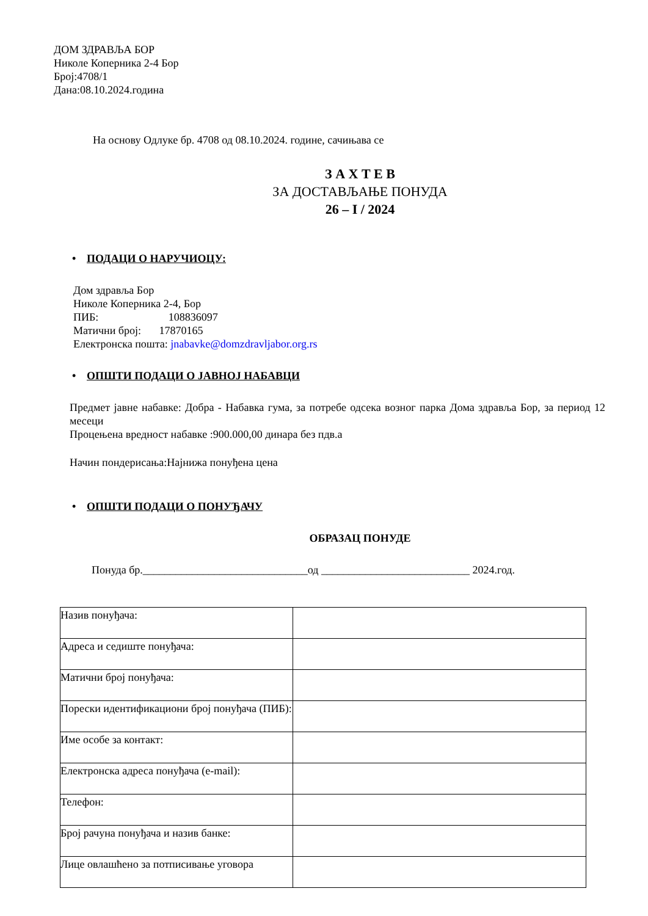ДОМ ЗДРАВЉА БОР
Николе Коперника 2-4 Бор
Број:4708/1
Дана:08.10.2024.година
На основу Одлуке бр. 4708 од 08.10.2024. године, сачињава се
З А Х Т Е В
ЗА ДОСТАВЉАЊЕ ПОНУДА
26 – I / 2024
• ПОДАЦИ О НАРУЧИОЦУ:
Дом здравља Бор
Николе Коперника 2-4, Бор
ПИБ: 108836097
Матични број: 17870165
Електронска пошта: jnabavke@domzdravljabor.org.rs
• ОПШТИ ПОДАЦИ О ЈАВНОЈ НАБАВЦИ
Предмет јавне набавке: Добра - Набавка гума, за потребе одсека возног парка Дома здравља Бор, за период 12 месеци
Процењена вредност набавке :900.000,00 динара без пдв.а
Начин пондерисања:Најнижа понуђена цена
• ОПШТИ ПОДАЦИ О ПОНУЂАЧУ
ОБРАЗАЦ ПОНУДЕ
Понуда бр.______________________________од ___________________________ 2024.год.
| Назив понуђача: | |
| Адреса и седиште понуђача: | |
| Матични број понуђача: | |
| Порески идентификациони број понуђача (ПИБ): | |
| Име особе за контакт: | |
| Електронска адреса понуђача (e-mail): | |
| Телефон: | |
| Број рачуна понуђача и назив банке: | |
| Лице овлашћено за потписивање уговора | |